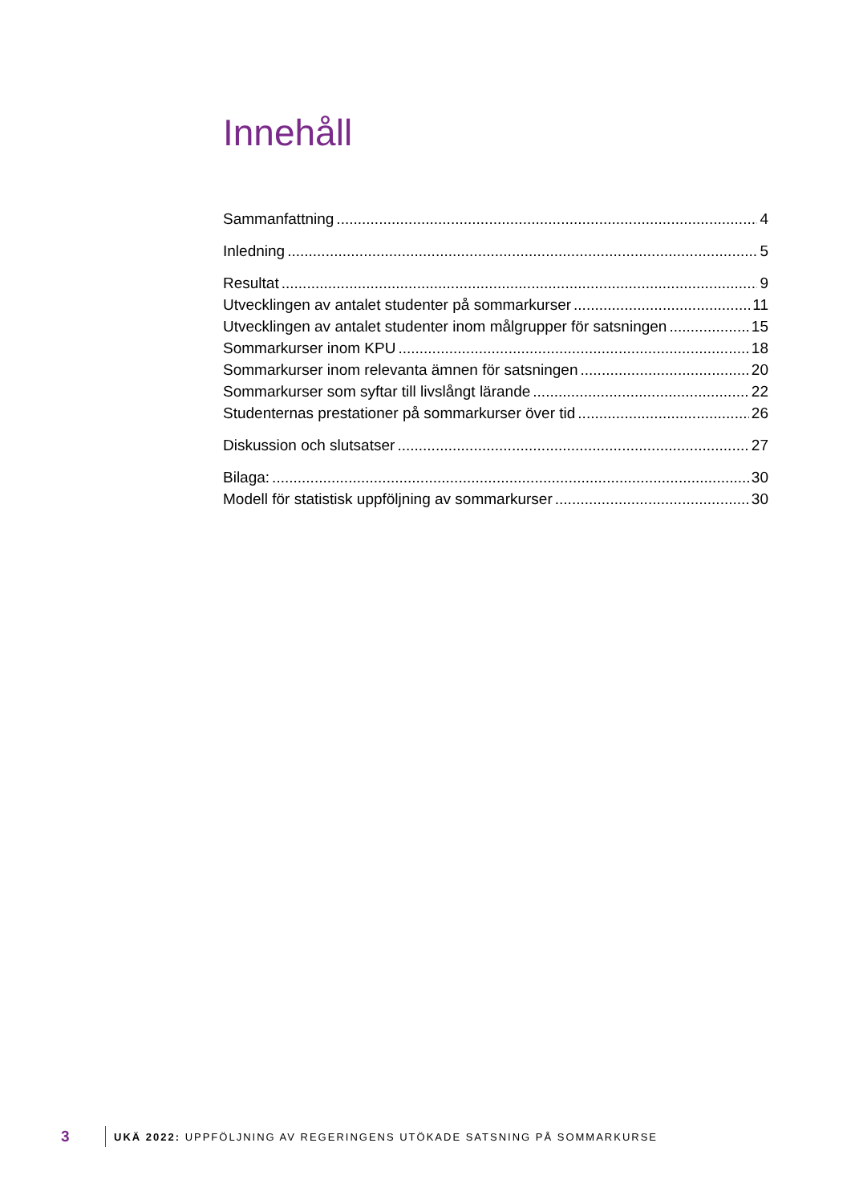Innehåll
Sammanfattning 4
Inledning 5
Resultat 9
Utvecklingen av antalet studenter på sommarkurser 11
Utvecklingen av antalet studenter inom målgrupper för satsningen 15
Sommarkurser inom KPU 18
Sommarkurser inom relevanta ämnen för satsningen 20
Sommarkurser som syftar till livslångt lärande 22
Studenternas prestationer på sommarkurser över tid 26
Diskussion och slutsatser 27
Bilaga: 30
Modell för statistisk uppföljning av sommarkurser 30
3 UKÄ 2022: UPPFÖLJNING AV REGERINGENS UTÖKADE SATSNING PÅ SOMMARKURSE